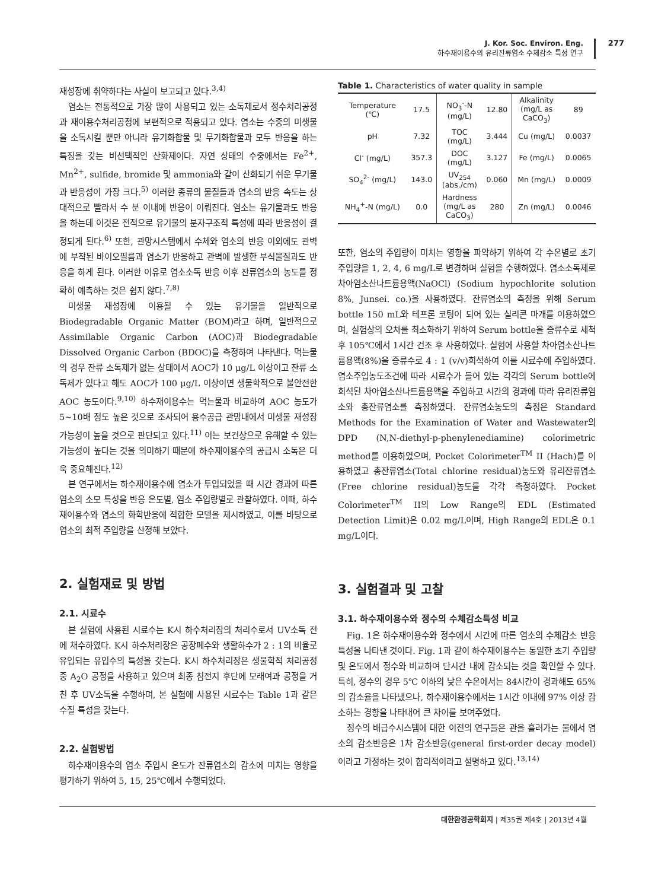277
J. Kor. Soc. Environ. Eng.
하수재이용수의 유리잔류염소 수체감소 특성 연구
재성장에 취약하다는 사실이 보고되고 있다.<sup>3,4)</sup>
염소는 전통적으로 가장 많이 사용되고 있는 소독제로서 정수처리공정과 재이용수처리공정에 보편적으로 적용되고 있다. 염소는 수중의 미생물을 소독시킬 뿐만 아니라 유기화합물 및 무기화합물과 모두 반응을 하는 특징을 갖는 비선택적인 산화제이다. 자연 상태의 수중에서는 Fe<sup>2+</sup>, Mn<sup>2+</sup>, sulfide, bromide 및 ammonia와 같이 산화되기 쉬운 무기물과 반응성이 가장 크다.<sup>5)</sup> 이러한 종류의 물질들과 염소의 반응 속도는 상대적으로 빨라서 수 분 이내에 반응이 이뤄진다. 염소는 유기물과도 반응을 하는데 이것은 전적으로 유기물의 분자구조적 특성에 따라 반응성이 결정되게 된다.<sup>6)</sup> 또한, 관망시스템에서 수체와 염소의 반응 이외에도 관벽에 부착된 바이오필름과 염소가 반응하고 관벽에 발생한 부식물질과도 반응을 하게 된다. 이러한 이유로 염소소독 반응 이후 잔류염소의 농도를 정확히 예측하는 것은 쉽지 않다.<sup>7,8)</sup>
미생물 재성장에 이용될 수 있는 유기물을 일반적으로 Biodegradable Organic Matter (BOM)라고 하며, 일반적으로 Assimilable Organic Carbon (AOC)과 Biodegradable Dissolved Organic Carbon (BDOC)을 측정하여 나타낸다. 먹는물의 경우 잔류 소독제가 없는 상태에서 AOC가 10 μg/L 이상이고 잔류 소독제가 있다고 해도 AOC가 100 μg/L 이상이면 생물학적으로 불안전한 AOC 농도이다.<sup>9,10)</sup> 하수재이용수는 먹는물과 비교하여 AOC 농도가 5~10배 정도 높은 것으로 조사되어 용수공급 관망내에서 미생물 재성장 가능성이 높을 것으로 판단되고 있다.<sup>11)</sup> 이는 보건상으로 유해할 수 있는 가능성이 높다는 것을 의미하기 때문에 하수재이용수의 공급시 소독은 더욱 중요해진다.<sup>12)</sup>
본 연구에서는 하수재이용수에 염소가 투입되었을 때 시간 경과에 따른 염소의 소모 특성을 반응 온도별, 염소 주입량별로 관찰하였다. 이때, 하수재이용수와 염소의 화학반응에 적합한 모델을 제시하였고, 이를 바탕으로 염소의 최적 주입량을 산정해 보았다.
2. 실험재료 및 방법
2.1. 시료수
본 실험에 사용된 시료수는 K시 하수처리장의 처리수로서 UV소독 전에 채수하였다. K시 하수처리장은 공장폐수와 생활하수가 2 : 1의 비율로 유입되는 유입수의 특성을 갖는다. K시 하수처리장은 생물학적 처리공정 중 A<sub>2</sub>O 공정을 사용하고 있으며 최종 침전지 후단에 모래여과 공정을 거친 후 UV소독을 수행하며, 본 실험에 사용된 시료수는 Table 1과 같은 수질 특성을 갖는다.
2.2. 실험방법
하수재이용수의 염소 주입시 온도가 잔류염소의 감소에 미치는 영향을 평가하기 위하여 5, 15, 25℃에서 수행되었다.
Table 1. Characteristics of water quality in sample
| Temperature (℃) | 17.5 | NO<sub>3</sub><sup>-</sup>-N (mg/L) | 12.80 | Alkalinity (mg/L as CaCO<sub>3</sub>) | 89 |
| pH | 7.32 | TOC (mg/L) | 3.444 | Cu (mg/L) | 0.0037 |
| Cl<sup>-</sup> (mg/L) | 357.3 | DOC (mg/L) | 3.127 | Fe (mg/L) | 0.0065 |
| SO<sub>4</sub><sup>2-</sup> (mg/L) | 143.0 | UV<sub>254</sub> (abs./cm) | 0.060 | Mn (mg/L) | 0.0009 |
| NH<sub>4</sub><sup>+</sup>-N (mg/L) | 0.0 | Hardness (mg/L as CaCO<sub>3</sub>) | 280 | Zn (mg/L) | 0.0046 |
또한, 염소의 주입량이 미치는 영향을 파악하기 위하여 각 수온별로 초기 주입량을 1, 2, 4, 6 mg/L로 변경하며 실험을 수행하였다. 염소소독제로 차아염소산나트륨용액(NaOCl) (Sodium hypochlorite solution 8%, Junsei. co.)을 사용하였다. 잔류염소의 측정을 위해 Serum bottle 150 mL와 테프론 코팅이 되어 있는 실리콘 마개를 이용하였으며, 실험상의 오차를 최소화하기 위하여 Serum bottle을 증류수로 세척 후 105℃에서 1시간 건조 후 사용하였다. 실험에 사용할 차아염소산나트륨용액(8%)을 증류수로 4 : 1 (v/v)희석하여 이를 시료수에 주입하였다. 염소주입농도조건에 따라 시료수가 들어 있는 각각의 Serum bottle에 희석된 차아염소산나트륨용액을 주입하고 시간의 경과에 따라 유리잔류염소와 총잔류염소를 측정하였다. 잔류염소농도의 측정은 Standard Methods for the Examination of Water and Wastewater의 DPD (N,N-diethyl-p-phenylenediamine) colorimetric method를 이용하였으며, Pocket Colorimeter<sup>TM</sup> II (Hach)를 이용하였고 총잔류염소(Total chlorine residual)농도와 유리잔류염소(Free chlorine residual)농도를 각각 측정하였다. Pocket Colorimeter<sup>TM</sup> II의 Low Range의 EDL (Estimated Detection Limit)은 0.02 mg/L이며, High Range의 EDL은 0.1 mg/L이다.
3. 실험결과 및 고찰
3.1. 하수재이용수와 정수의 수체감소특성 비교
Fig. 1은 하수재이용수와 정수에서 시간에 따른 염소의 수체감소 반응 특성을 나타낸 것이다. Fig. 1과 같이 하수재이용수는 동일한 초기 주입량 및 온도에서 정수와 비교하여 단시간 내에 감소되는 것을 확인할 수 있다. 특히, 정수의 경우 5℃ 이하의 낮은 수온에서는 84시간이 경과해도 65%의 감소율을 나타냈으나, 하수재이용수에서는 1시간 이내에 97% 이상 감소하는 경향을 나타내어 큰 차이를 보여주었다.
정수의 배급수시스템에 대한 이전의 연구들은 관을 흘러가는 물에서 염소의 감소반응은 1차 감소반응(general first-order decay model)이라고 가정하는 것이 합리적이라고 설명하고 있다.<sup>13,14)</sup>
대한환경공학회지 | 제35권 제4호 | 2013년 4월